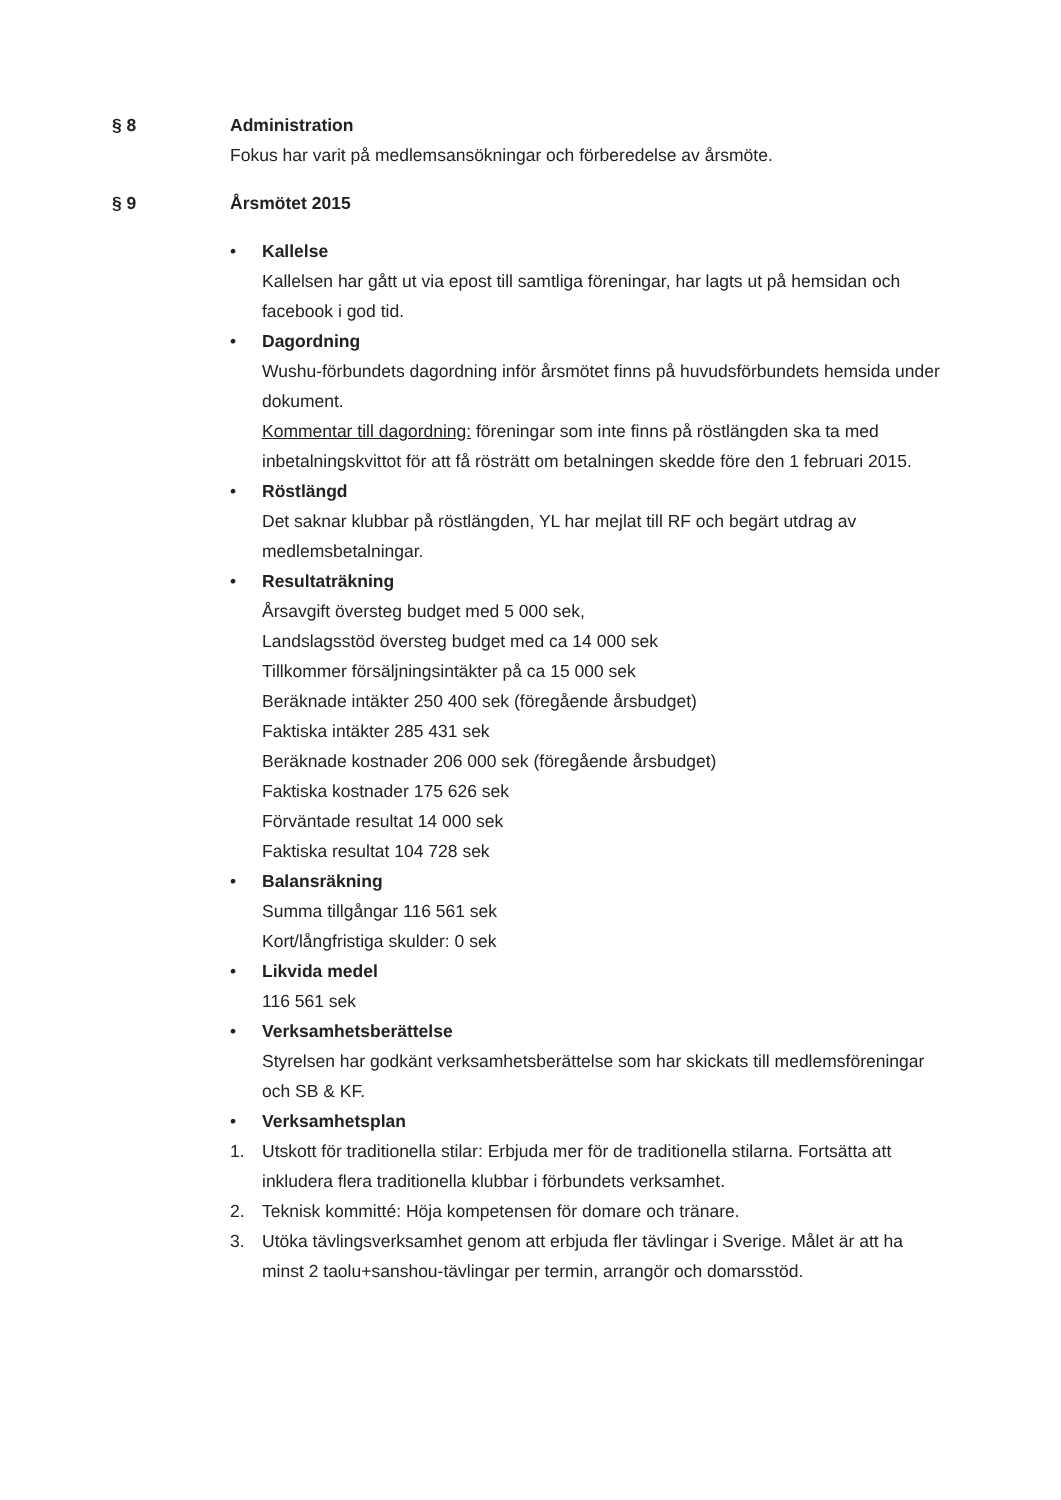§ 8 Administration
Fokus har varit på medlemsansökningar och förberedelse av årsmöte.
§ 9 Årsmötet 2015
• Kallelse
Kallelsen har gått ut via epost till samtliga föreningar, har lagts ut på hemsidan och facebook i god tid.
• Dagordning
Wushu-förbundets dagordning inför årsmötet finns på huvudsförbundets hemsida under dokument.
Kommentar till dagordning: föreningar som inte finns på röstlängden ska ta med inbetalningskvittot för att få rösträtt om betalningen skedde före den 1 februari 2015.
• Röstlängd
Det saknar klubbar på röstlängden, YL har mejlat till RF och begärt utdrag av medlemsbetalningar.
• Resultaträkning
Årsavgift översteg budget med 5 000 sek,
Landslagsstöd översteg budget med ca 14 000 sek
Tillkommer försäljningsintäkter på ca 15 000 sek
Beräknade intäkter 250 400 sek (föregående årsbudget)
Faktiska intäkter 285 431 sek
Beräknade kostnader 206 000 sek (föregående årsbudget)
Faktiska kostnader 175 626 sek
Förväntade resultat 14 000 sek
Faktiska resultat 104 728 sek
• Balansräkning
Summa tillgångar 116 561 sek
Kort/långfristiga skulder: 0 sek
• Likvida medel
116 561 sek
• Verksamhetsberättelse
Styrelsen har godkänt verksamhetsberättelse som har skickats till medlemsföreningar och SB & KF.
• Verksamhetsplan
1. Utskott för traditionella stilar: Erbjuda mer för de traditionella stilarna. Fortsätta att inkludera flera traditionella klubbar i förbundets verksamhet.
2. Teknisk kommitté: Höja kompetensen för domare och tränare.
3. Utöka tävlingsverksamhet genom att erbjuda fler tävlingar i Sverige. Målet är att ha minst 2 taolu+sanshou-tävlingar per termin, arrangör och domarsstöd.